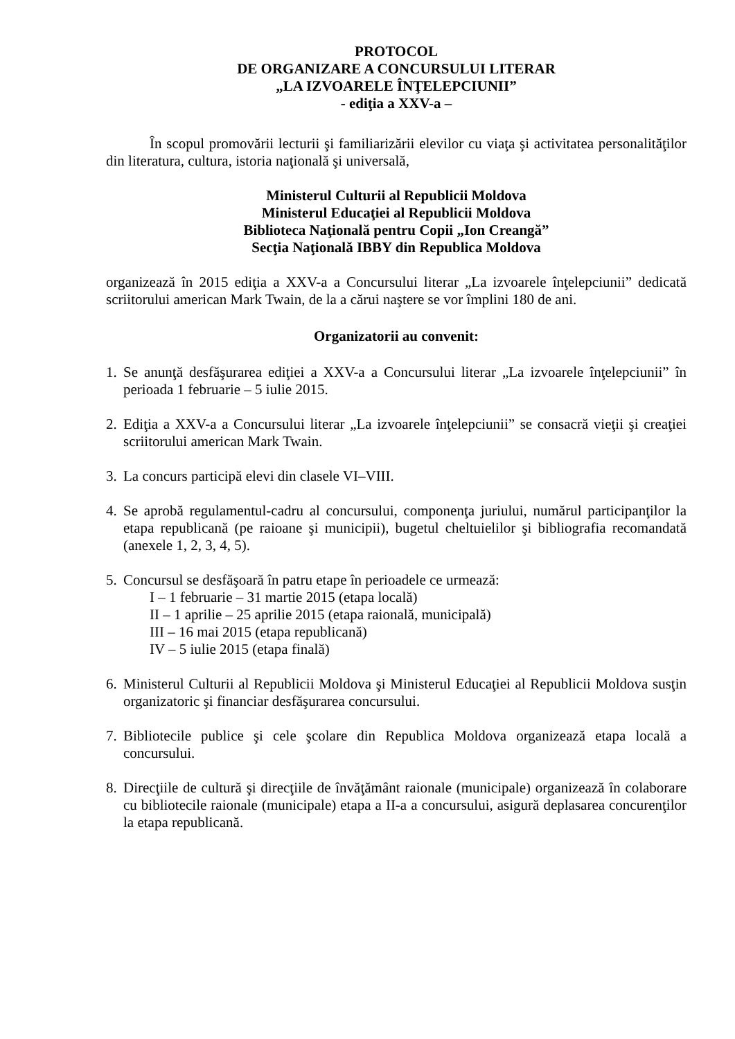PROTOCOL
DE ORGANIZARE A CONCURSULUI LITERAR
„LA IZVOARELE ÎNŢELEPCIUNII”
- ediţia a XXV-a –
În scopul promovării lecturii şi familiarizării elevilor cu viaţa şi activitatea personalităţilor din literatura, cultura, istoria naţională şi universală,
Ministerul Culturii al Republicii Moldova
Ministerul Educaţiei al Republicii Moldova
Biblioteca Naţională pentru Copii „Ion Creangă”
Secţia Naţională IBBY din Republica Moldova
organizează în 2015 ediţia a XXV-a a Concursului literar „La izvoarele înţelepciunii” dedicată scriitorului american Mark Twain, de la a cărui naştere se vor împlini 180 de ani.
Organizatorii au convenit:
1. Se anunţă desfăşurarea ediţiei a XXV-a a Concursului literar „La izvoarele înţelepciunii” în perioada 1 februarie – 5 iulie 2015.
2. Ediţia a XXV-a a Concursului literar „La izvoarele înţelepciunii” se consacră vieţii şi creaţiei scriitorului american Mark Twain.
3. La concurs participă elevi din clasele VI–VIII.
4. Se aprobă regulamentul-cadru al concursului, componenţa juriului, numărul participanţilor la etapa republicană (pe raioane şi municipii), bugetul cheltuielilor şi bibliografia recomandată (anexele 1, 2, 3, 4, 5).
5. Concursul se desfăşoară în patru etape în perioadele ce urmează:
I – 1 februarie – 31 martie 2015 (etapa locală)
II – 1 aprilie – 25 aprilie 2015 (etapa raională, municipală)
III – 16 mai 2015 (etapa republicană)
IV – 5 iulie 2015 (etapa finală)
6. Ministerul Culturii al Republicii Moldova şi Ministerul Educaţiei al Republicii Moldova susţin organizatoric şi financiar desfăşurarea concursului.
7. Bibliotecile publice şi cele şcolare din Republica Moldova organizează etapa locală a concursului.
8. Direcţiile de cultură şi direcţiile de învăţământ raionale (municipale) organizează în colaborare cu bibliotecile raionale (municipale) etapa a II-a a concursului, asigură deplasarea concurenţilor la etapa republicană.